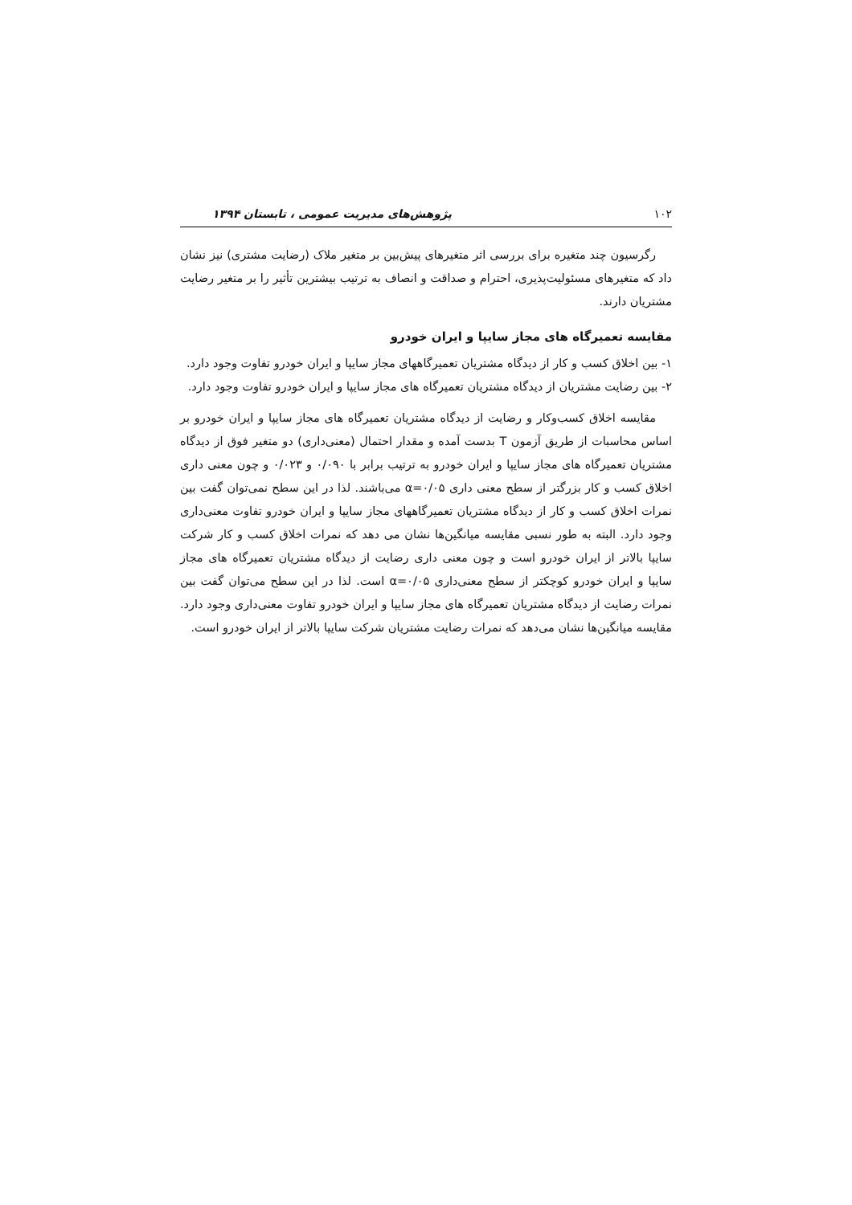۱۰۲ پژوهش‌های مدیریت عمومی ، تابستان ۱۳۹۴
رگرسیون چند متغیره برای بررسی اثر متغیرهای پیش‌بین بر متغیر ملاک (رضایت مشتری) نیز نشان داد که متغیرهای مسئولیت‌پذیری، احترام و صداقت و انصاف به ترتیب بیشترین تأثیر را بر متغیر رضایت مشتریان دارند.
مقایسه تعمیرگاه های مجاز سایپا و ایران خودرو
۱- بین اخلاق کسب و کار از دیدگاه مشتریان تعمیرگاههای مجاز سایپا و ایران خودرو تفاوت وجود دارد.
۲- بین رضایت مشتریان از دیدگاه مشتریان تعمیرگاه های مجاز سایپا و ایران خودرو تفاوت وجود دارد.
مقایسه اخلاق کسب‌وکار و رضایت از دیدگاه مشتریان تعمیرگاه های مجاز سایپا و ایران خودرو بر اساس محاسبات از طریق آزمون T بدست آمده و مقدار احتمال (معنی‌داری) دو متغیر فوق از دیدگاه مشتریان تعمیرگاه های مجاز سایپا و ایران خودرو به ترتیب برابر با ۰/۰۹۰ و ۰/۰۲۳ و چون معنی داری اخلاق کسب و کار بزرگتر از سطح معنی داری α=۰/۰۵ می‌باشند. لذا در این سطح نمی‌توان گفت بین نمرات اخلاق کسب و کار از دیدگاه مشتریان تعمیرگاههای مجاز سایپا و ایران خودرو تفاوت معنی‌داری وجود دارد. البته به طور نسبی مقایسه میانگین‌ها نشان می دهد که نمرات اخلاق کسب و کار شرکت سایپا بالاتر از ایران خودرو است و چون معنی داری رضایت از دیدگاه مشتریان تعمیرگاه های مجاز سایپا و ایران خودرو کوچکتر از سطح معنی‌داری α=۰/۰۵ است. لذا در این سطح می‌توان گفت بین نمرات رضایت از دیدگاه مشتریان تعمیرگاه های مجاز سایپا و ایران خودرو تفاوت معنی‌داری وجود دارد. مقایسه میانگین‌ها نشان می‌دهد که نمرات رضایت مشتریان شرکت سایپا بالاتر از ایران خودرو است.